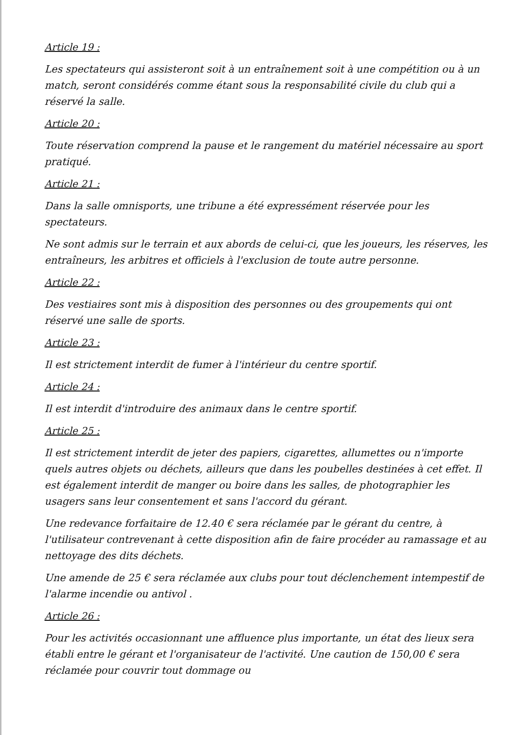Article 19 :
Les spectateurs qui assisteront soit à un entraînement soit à une compétition ou à un match, seront considérés comme étant sous la responsabilité civile du club qui a réservé la salle.
Article 20 :
Toute réservation comprend la pause et le rangement du matériel nécessaire au sport pratiqué.
Article 21 :
Dans la salle omnisports, une tribune a été expressément réservée pour les spectateurs.
Ne sont admis sur le terrain et aux abords de celui-ci, que les joueurs, les réserves, les entraîneurs, les arbitres et officiels à l'exclusion de toute autre personne.
Article 22 :
Des vestiaires sont mis à disposition des personnes ou des groupements qui ont réservé une salle de sports.
Article 23 :
Il est strictement interdit de fumer à l'intérieur du centre sportif.
Article 24 :
Il est interdit d'introduire des animaux dans le centre sportif.
Article 25 :
Il est strictement interdit de jeter des papiers, cigarettes, allumettes ou n'importe quels autres objets ou déchets, ailleurs que dans les poubelles destinées à cet effet. Il est également interdit de manger ou boire dans les salles, de photographier les usagers sans leur consentement et sans l'accord du gérant.
Une redevance forfaitaire de 12.40 € sera réclamée par le gérant du centre, à l'utilisateur contrevenant à cette disposition afin de faire procéder au ramassage et au nettoyage des dits déchets.
Une amende de 25 € sera réclamée aux clubs pour tout déclenchement intempestif de l'alarme incendie ou antivol .
Article 26 :
Pour les activités occasionnant une affluence plus importante, un état des lieux sera établi entre le gérant et l'organisateur de l'activité. Une caution de 150,00 € sera réclamée pour couvrir tout dommage ou